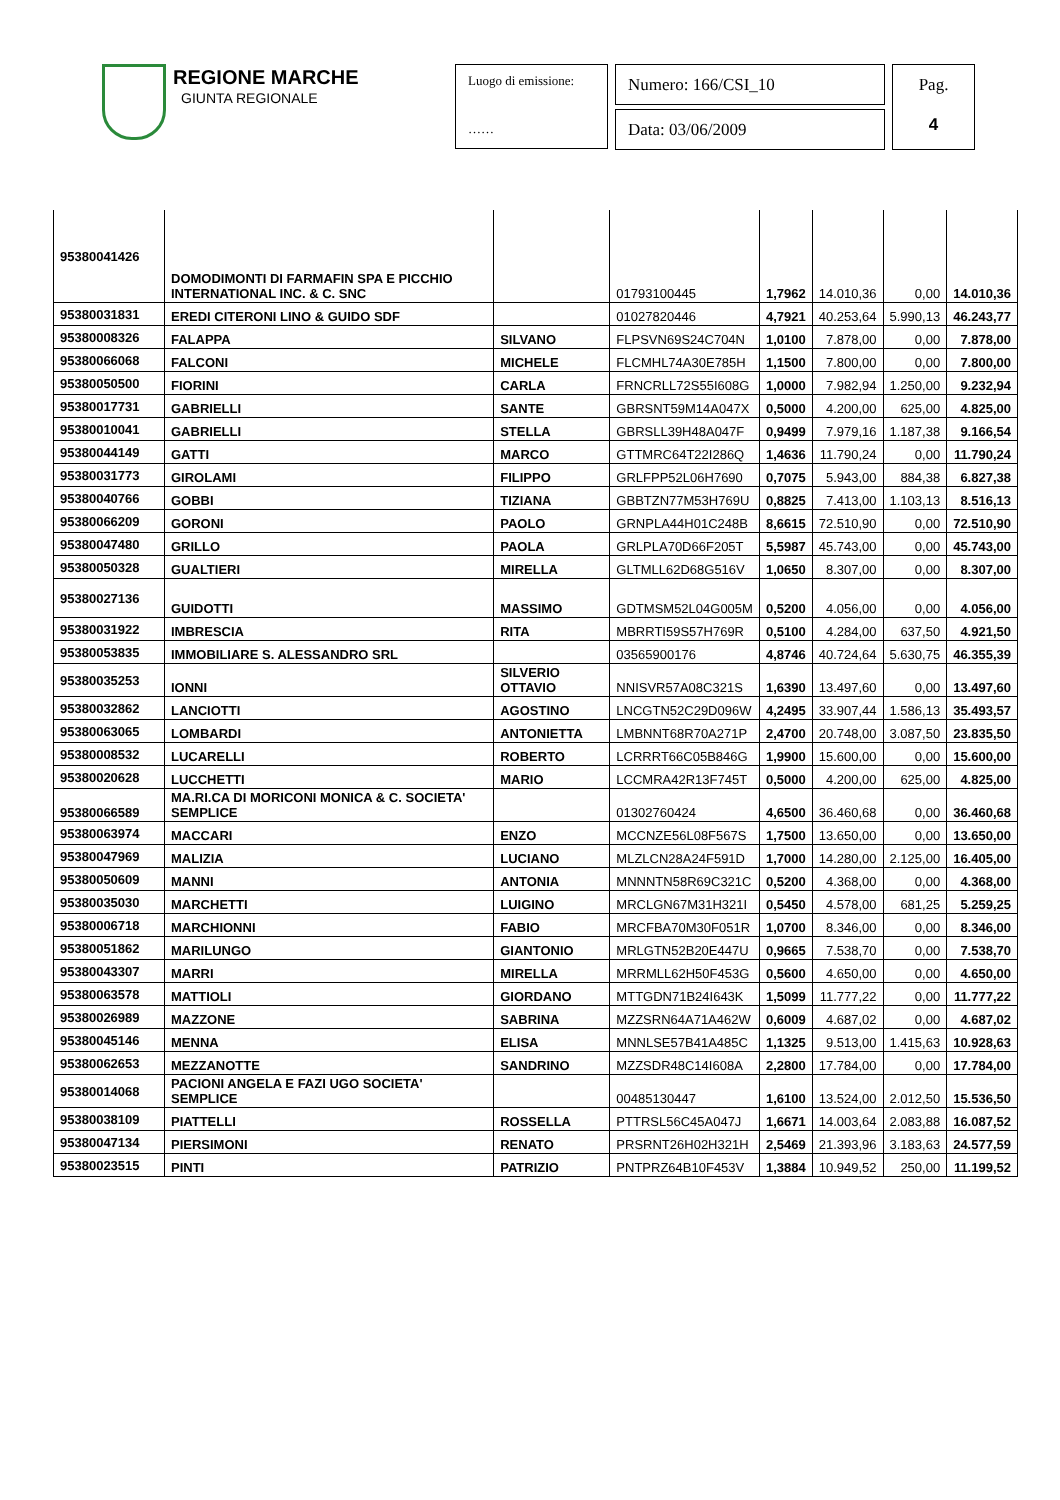REGIONE MARCHE
GIUNTA REGIONALE
Luogo di emissione:
……
Numero: 166/CSI_10
Data: 03/06/2009
Pag.
4
| 95380041426 | DOMODIMONTI DI FARMAFIN SPA E PICCHIO INTERNATIONAL INC. & C. SNC | | 01793100445 | 1,7962 | 14.010,36 | 0,00 | 14.010,36 |
| 95380031831 | EREDI CITERONI LINO & GUIDO SDF | | 01027820446 | 4,7921 | 40.253,64 | 5.990,13 | 46.243,77 |
| 95380008326 | FALAPPA | SILVANO | FLPSVN69S24C704N | 1,0100 | 7.878,00 | 0,00 | 7.878,00 |
| 95380066068 | FALCONI | MICHELE | FLCMHL74A30E785H | 1,1500 | 7.800,00 | 0,00 | 7.800,00 |
| 95380050500 | FIORINI | CARLA | FRNCRLL72S55I608G | 1,0000 | 7.982,94 | 1.250,00 | 9.232,94 |
| 95380017731 | GABRIELLI | SANTE | GBRSNT59M14A047X | 0,5000 | 4.200,00 | 625,00 | 4.825,00 |
| 95380010041 | GABRIELLI | STELLA | GBRSLL39H48A047F | 0,9499 | 7.979,16 | 1.187,38 | 9.166,54 |
| 95380044149 | GATTI | MARCO | GTTMRC64T22I286Q | 1,4636 | 11.790,24 | 0,00 | 11.790,24 |
| 95380031773 | GIROLAMI | FILIPPO | GRLFPP52L06H7690 | 0,7075 | 5.943,00 | 884,38 | 6.827,38 |
| 95380040766 | GOBBI | TIZIANA | GBBTZN77M53H769U | 0,8825 | 7.413,00 | 1.103,13 | 8.516,13 |
| 95380066209 | GORONI | PAOLO | GRNPLA44H01C248B | 8,6615 | 72.510,90 | 0,00 | 72.510,90 |
| 95380047480 | GRILLO | PAOLA | GRLPLA70D66F205T | 5,5987 | 45.743,00 | 0,00 | 45.743,00 |
| 95380050328 | GUALTIERI | MIRELLA | GLTMLL62D68G516V | 1,0650 | 8.307,00 | 0,00 | 8.307,00 |
| 95380027136 | GUIDOTTI | MASSIMO | GDTMSM52L04G005M | 0,5200 | 4.056,00 | 0,00 | 4.056,00 |
| 95380031922 | IMBRESCIA | RITA | MBRRTI59S57H769R | 0,5100 | 4.284,00 | 637,50 | 4.921,50 |
| 95380053835 | IMMOBILIARE S. ALESSANDRO SRL | | 03565900176 | 4,8746 | 40.724,64 | 5.630,75 | 46.355,39 |
| 95380035253 | IONNI | SILVERIO OTTAVIO | NNISVR57A08C321S | 1,6390 | 13.497,60 | 0,00 | 13.497,60 |
| 95380032862 | LANCIOTTI | AGOSTINO | LNCGTN52C29D096W | 4,2495 | 33.907,44 | 1.586,13 | 35.493,57 |
| 95380063065 | LOMBARDI | ANTONIETTA | LMBNNT68R70A271P | 2,4700 | 20.748,00 | 3.087,50 | 23.835,50 |
| 95380008532 | LUCARELLI | ROBERTO | LCRRRT66C05B846G | 1,9900 | 15.600,00 | 0,00 | 15.600,00 |
| 95380020628 | LUCCHETTI | MARIO | LCCMRA42R13F745T | 0,5000 | 4.200,00 | 625,00 | 4.825,00 |
| 95380066589 | MA.RI.CA DI MORICONI MONICA & C. SOCIETA' SEMPLICE | | 01302760424 | 4,6500 | 36.460,68 | 0,00 | 36.460,68 |
| 95380063974 | MACCARI | ENZO | MCCNZE56L08F567S | 1,7500 | 13.650,00 | 0,00 | 13.650,00 |
| 95380047969 | MALIZIA | LUCIANO | MLZLCN28A24F591D | 1,7000 | 14.280,00 | 2.125,00 | 16.405,00 |
| 95380050609 | MANNI | ANTONIA | MNNNTN58R69C321C | 0,5200 | 4.368,00 | 0,00 | 4.368,00 |
| 95380035030 | MARCHETTI | LUIGINO | MRCLGN67M31H321I | 0,5450 | 4.578,00 | 681,25 | 5.259,25 |
| 95380006718 | MARCHIONNI | FABIO | MRCFBA70M30F051R | 1,0700 | 8.346,00 | 0,00 | 8.346,00 |
| 95380051862 | MARILUNGO | GIANTONIO | MRLGTN52B20E447U | 0,9665 | 7.538,70 | 0,00 | 7.538,70 |
| 95380043307 | MARRI | MIRELLA | MRRMLL62H50F453G | 0,5600 | 4.650,00 | 0,00 | 4.650,00 |
| 95380063578 | MATTIOLI | GIORDANO | MTTGDN71B24I643K | 1,5099 | 11.777,22 | 0,00 | 11.777,22 |
| 95380026989 | MAZZONE | SABRINA | MZZSRN64A71A462W | 0,6009 | 4.687,02 | 0,00 | 4.687,02 |
| 95380045146 | MENNA | ELISA | MNNLSE57B41A485C | 1,1325 | 9.513,00 | 1.415,63 | 10.928,63 |
| 95380062653 | MEZZANOTTE | SANDRINO | MZZSDR48C14I608A | 2,2800 | 17.784,00 | 0,00 | 17.784,00 |
| 95380014068 | PACIONI ANGELA E FAZI UGO SOCIETA' SEMPLICE | | 00485130447 | 1,6100 | 13.524,00 | 2.012,50 | 15.536,50 |
| 95380038109 | PIATTELLI | ROSSELLA | PTTRSL56C45A047J | 1,6671 | 14.003,64 | 2.083,88 | 16.087,52 |
| 95380047134 | PIERSIMONI | RENATO | PRSRNT26H02H321H | 2,5469 | 21.393,96 | 3.183,63 | 24.577,59 |
| 95380023515 | PINTI | PATRIZIO | PNTPRZ64B10F453V | 1,3884 | 10.949,52 | 250,00 | 11.199,52 |